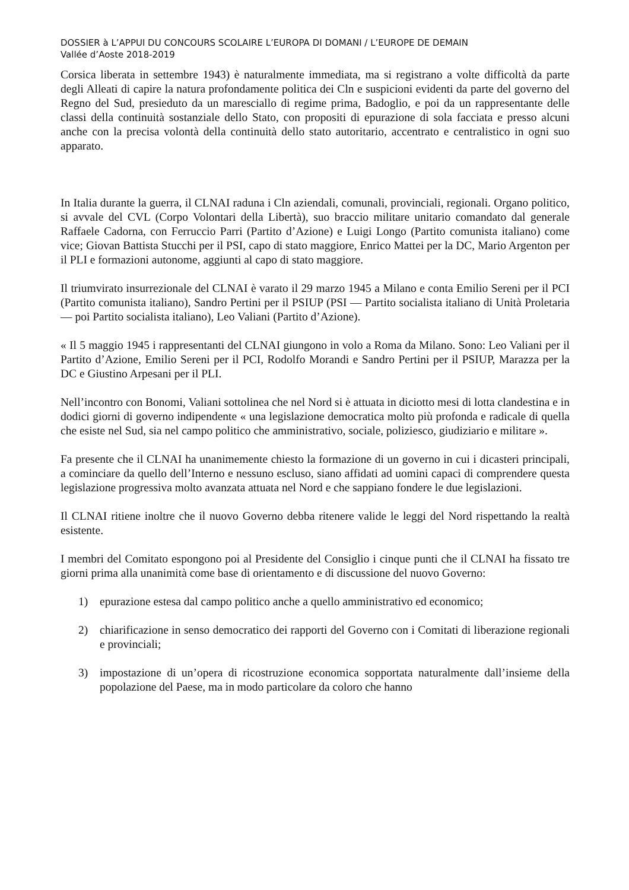DOSSIER à L’APPUI DU CONCOURS SCOLAIRE L’EUROPA DI DOMANI / L’EUROPE DE DEMAIN
Vallée d’Aoste 2018-2019
Corsica liberata in settembre 1943) è naturalmente immediata, ma si registrano a volte difficoltà da parte degli Alleati di capire la natura profondamente politica dei Cln e suspicioni evidenti da parte del governo del Regno del Sud, presieduto da un maresciallo di regime prima, Badoglio, e poi da un rappresentante delle classi della continuità sostanziale dello Stato, con propositi di epurazione di sola facciata e presso alcuni anche con la precisa volontà della continuità dello stato autoritario, accentrato e centralistico in ogni suo apparato.
In Italia durante la guerra, il CLNAI raduna i Cln aziendali, comunali, provinciali, regionali. Organo politico, si avvale del CVL (Corpo Volontari della Libertà), suo braccio militare unitario comandato dal generale Raffaele Cadorna, con Ferruccio Parri (Partito d’Azione) e Luigi Longo (Partito comunista italiano) come vice; Giovan Battista Stucchi per il PSI, capo di stato maggiore, Enrico Mattei per la DC, Mario Argenton per il PLI e formazioni autonome, aggiunti al capo di stato maggiore.
Il triumvirato insurrezionale del CLNAI è varato il 29 marzo 1945 a Milano e conta Emilio Sereni per il PCI (Partito comunista italiano), Sandro Pertini per il PSIUP (PSI — Partito socialista italiano di Unità Proletaria — poi Partito socialista italiano), Leo Valiani (Partito d’Azione).
« Il 5 maggio 1945 i rappresentanti del CLNAI giungono in volo a Roma da Milano. Sono: Leo Valiani per il Partito d’Azione, Emilio Sereni per il PCI, Rodolfo Morandi e Sandro Pertini per il PSIUP, Marazza per la DC e Giustino Arpesani per il PLI.
Nell’incontro con Bonomi, Valiani sottolinea che nel Nord si è attuata in diciotto mesi di lotta clandestina e in dodici giorni di governo indipendente « una legislazione democratica molto più profonda e radicale di quella che esiste nel Sud, sia nel campo politico che amministrativo, sociale, poliziesco, giudiziario e militare ».
Fa presente che il CLNAI ha unanimemente chiesto la formazione di un governo in cui i dicasteri principali, a cominciare da quello dell’Interno e nessuno escluso, siano affidati ad uomini capaci di comprendere questa legislazione progressiva molto avanzata attuata nel Nord e che sappiano fondere le due legislazioni.
Il CLNAI ritiene inoltre che il nuovo Governo debba ritenere valide le leggi del Nord rispettando la realtà esistente.
I membri del Comitato espongono poi al Presidente del Consiglio i cinque punti che il CLNAI ha fissato tre giorni prima alla unanimità come base di orientamento e di discussione del nuovo Governo:
1) epurazione estesa dal campo politico anche a quello amministrativo ed economico;
2) chiarificazione in senso democratico dei rapporti del Governo con i Comitati di liberazione regionali e provinciali;
3) impostazione di un’opera di ricostruzione economica sopportata naturalmente dall’insieme della popolazione del Paese, ma in modo particolare da coloro che hanno